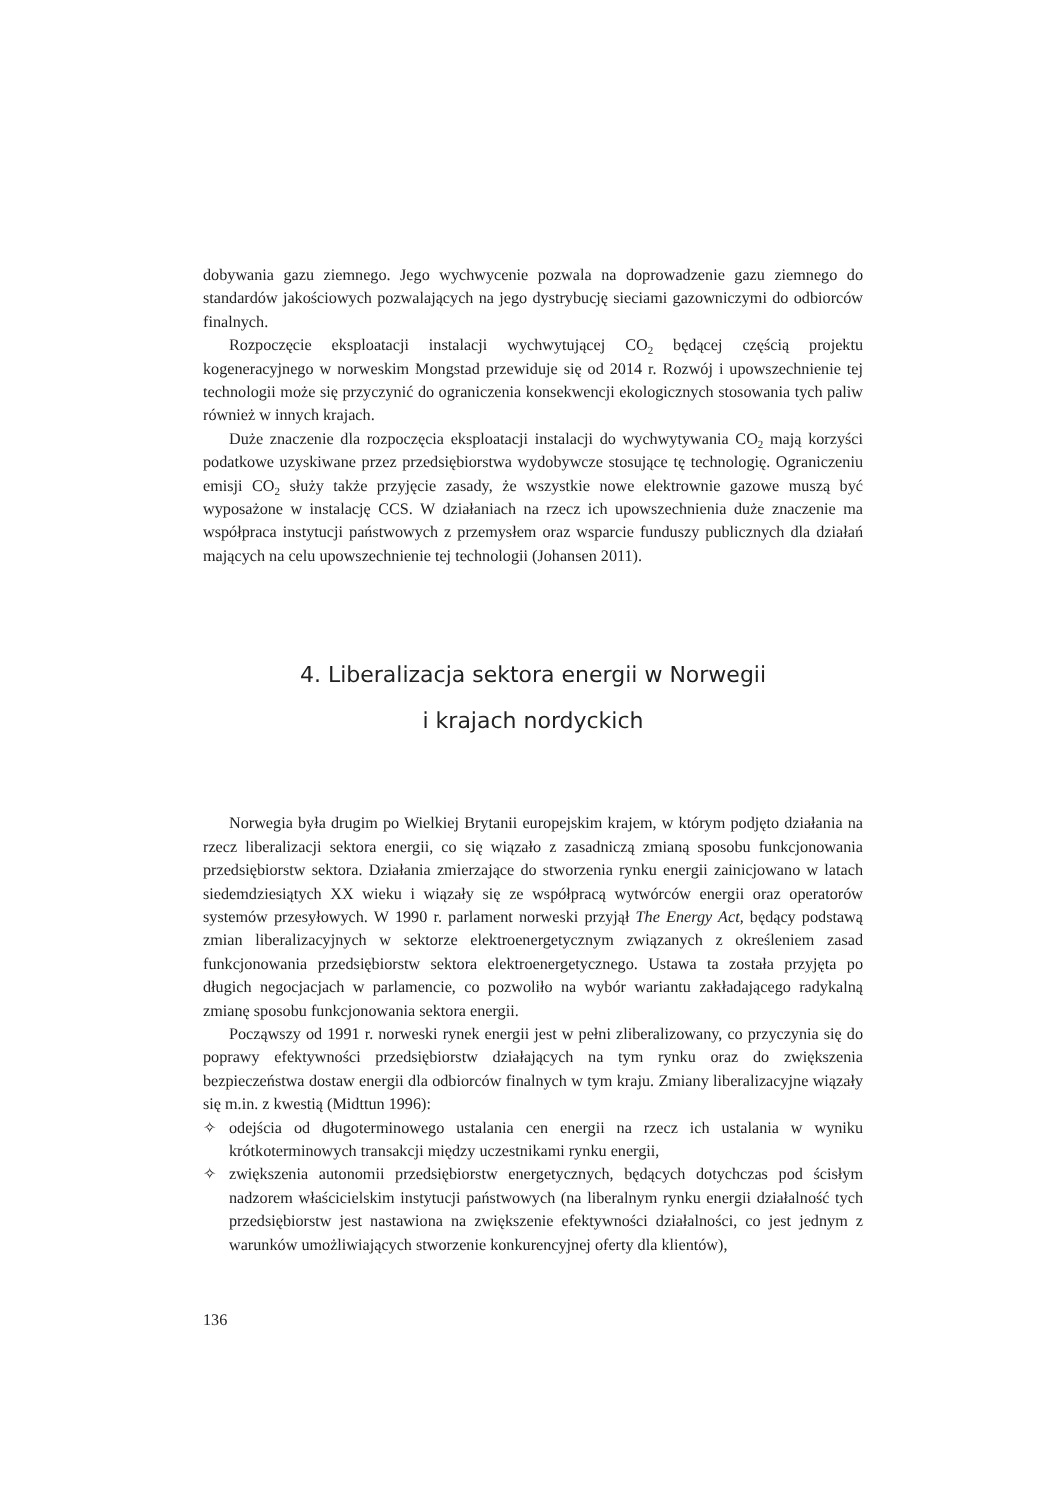dobywania gazu ziemnego. Jego wychwycenie pozwala na doprowadzenie gazu ziemnego do standardów jakościowych pozwalających na jego dystrybucję sieciami gazowniczymi do odbiorców finalnych.
Rozpoczęcie eksploatacji instalacji wychwytującej CO<sub>2</sub> będącej częścią projektu kogeneracyjnego w norweskim Mongstad przewiduje się od 2014 r. Rozwój i upowszechnienie tej technologii może się przyczynić do ograniczenia konsekwencji ekologicznych stosowania tych paliw również w innych krajach.
Duże znaczenie dla rozpoczęcia eksploatacji instalacji do wychwytywania CO<sub>2</sub> mają korzyści podatkowe uzyskiwane przez przedsiębiorstwa wydobywcze stosujące tę technologię. Ograniczeniu emisji CO<sub>2</sub> służy także przyjęcie zasady, że wszystkie nowe elektrownie gazowe muszą być wyposażone w instalację CCS. W działaniach na rzecz ich upowszechnienia duże znaczenie ma współpraca instytucji państwowych z przemysłem oraz wsparcie funduszy publicznych dla działań mających na celu upowszechnienie tej technologii (Johansen 2011).
4. Liberalizacja sektora energii w Norwegii
i krajach nordyckich
Norwegia była drugim po Wielkiej Brytanii europejskim krajem, w którym podjęto działania na rzecz liberalizacji sektora energii, co się wiązało z zasadniczą zmianą sposobu funkcjonowania przedsiębiorstw sektora. Działania zmierzające do stworzenia rynku energii zainicjowano w latach siedemdziesiątych XX wieku i wiązały się ze współpracą wytwórców energii oraz operatorów systemów przesyłowych. W 1990 r. parlament norweski przyjął The Energy Act, będący podstawą zmian liberalizacyjnych w sektorze elektroenergetycznym związanych z określeniem zasad funkcjonowania przedsiębiorstw sektora elektroenergetycznego. Ustawa ta została przyjęta po długich negocjacjach w parlamencie, co pozwoliło na wybór wariantu zakładającego radykalną zmianę sposobu funkcjonowania sektora energii.
Począwszy od 1991 r. norweski rynek energii jest w pełni zliberalizowany, co przyczynia się do poprawy efektywności przedsiębiorstw działających na tym rynku oraz do zwiększenia bezpieczeństwa dostaw energii dla odbiorców finalnych w tym kraju. Zmiany liberalizacyjne wiązały się m.in. z kwestią (Midttun 1996):
✧ odejścia od długoterminowego ustalania cen energii na rzecz ich ustalania w wyniku krótkoterminowych transakcji między uczestnikami rynku energii,
✧ zwiększenia autonomii przedsiębiorstw energetycznych, będących dotychczas pod ścisłym nadzorem właścicielskim instytucji państwowych (na liberalnym rynku energii działalność tych przedsiębiorstw jest nastawiona na zwiększenie efektywności działalności, co jest jednym z warunków umożliwiających stworzenie konkurencyjnej oferty dla klientów),
136